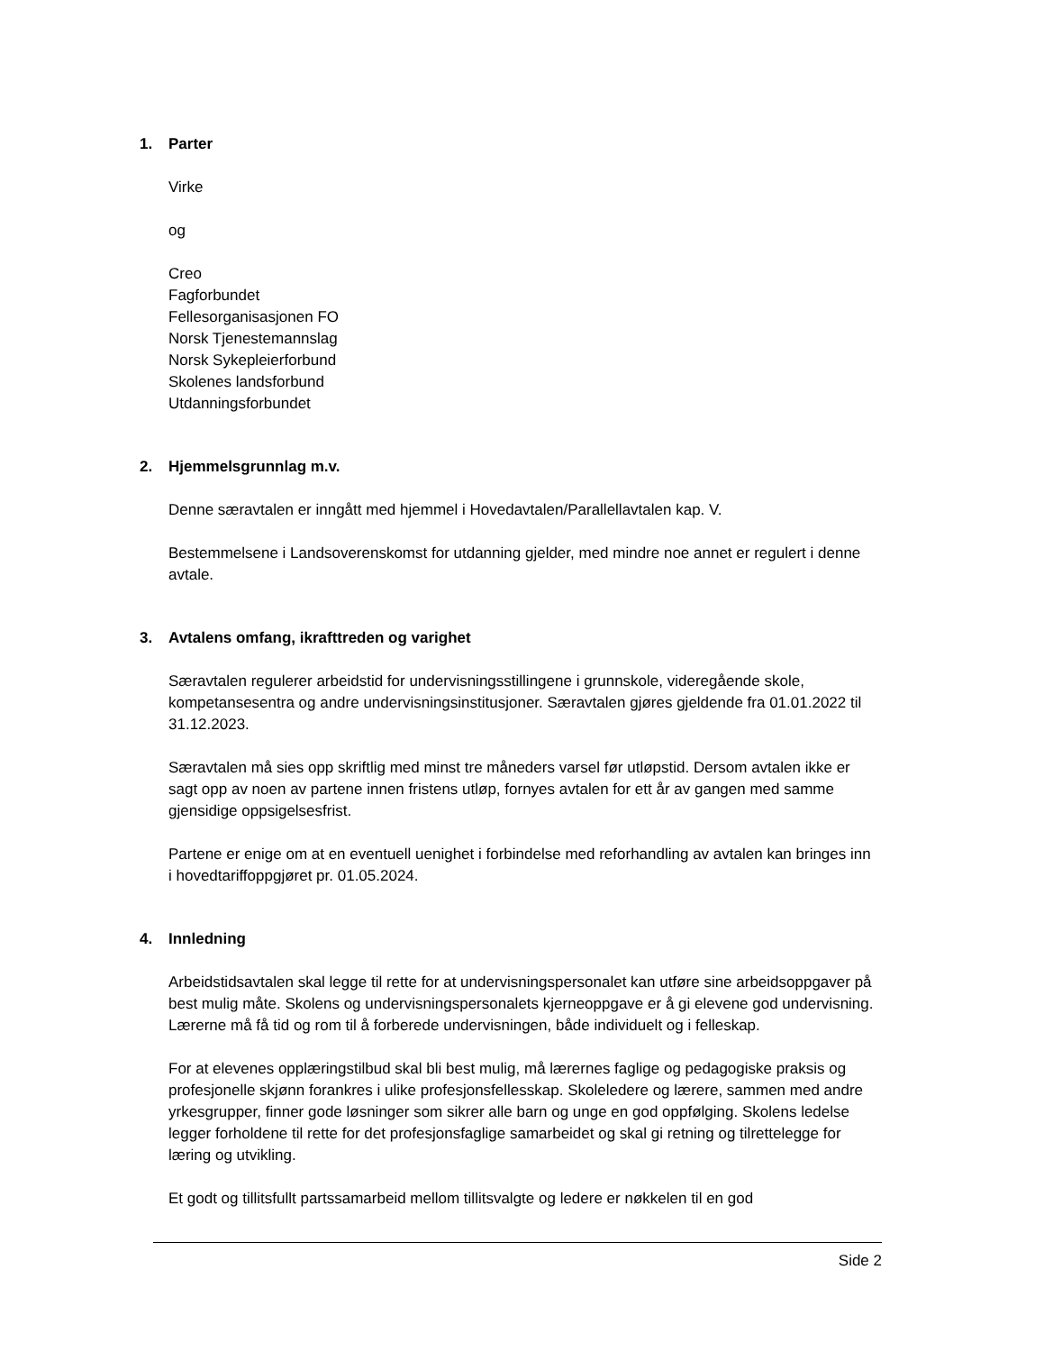1. Parter
Virke
og
Creo
Fagforbundet
Fellesorganisasjonen FO
Norsk Tjenestemannslag
Norsk Sykepleierforbund
Skolenes landsforbund
Utdanningsforbundet
2. Hjemmelsgrunnlag m.v.
Denne særavtalen er inngått med hjemmel i Hovedavtalen/Parallellavtalen kap. V.
Bestemmelsene i Landsoverenskomst for utdanning gjelder, med mindre noe annet er regulert i denne avtale.
3. Avtalens omfang, ikrafttreden og varighet
Særavtalen regulerer arbeidstid for undervisningsstillingene i grunnskole, videregående skole, kompetansesentra og andre undervisningsinstitusjoner. Særavtalen gjøres gjeldende fra 01.01.2022 til 31.12.2023.
Særavtalen må sies opp skriftlig med minst tre måneders varsel før utløpstid. Dersom avtalen ikke er sagt opp av noen av partene innen fristens utløp, fornyes avtalen for ett år av gangen med samme gjensidige oppsigelsesfrist.
Partene er enige om at en eventuell uenighet i forbindelse med reforhandling av avtalen kan bringes inn i hovedtariffoppgjøret pr. 01.05.2024.
4. Innledning
Arbeidstidsavtalen skal legge til rette for at undervisningspersonalet kan utføre sine arbeidsoppgaver på best mulig måte. Skolens og undervisningspersonalets kjerneoppgave er å gi elevene god undervisning. Lærerne må få tid og rom til å forberede undervisningen, både individuelt og i felleskap.
For at elevenes opplæringstilbud skal bli best mulig, må lærernes faglige og pedagogiske praksis og profesjonelle skjønn forankres i ulike profesjonsfellesskap. Skoleledere og lærere, sammen med andre yrkesgrupper, finner gode løsninger som sikrer alle barn og unge en god oppfølging. Skolens ledelse legger forholdene til rette for det profesjonsfaglige samarbeidet og skal gi retning og tilrettelegge for læring og utvikling.
Et godt og tillitsfullt partssamarbeid mellom tillitsvalgte og ledere er nøkkelen til en god
Side 2